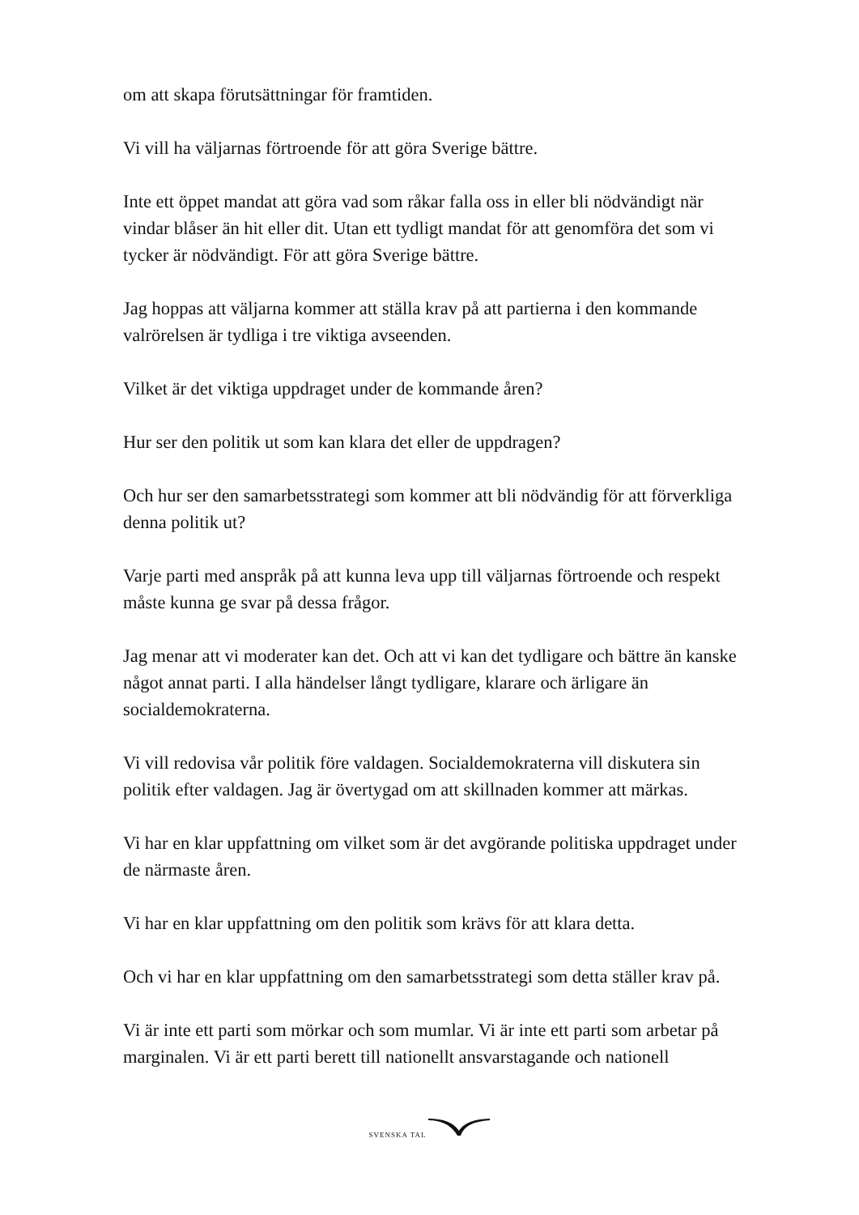om att skapa förutsättningar för framtiden.
Vi vill ha väljarnas förtroende för att göra Sverige bättre.
Inte ett öppet mandat att göra vad som råkar falla oss in eller bli nödvändigt när vindar blåser än hit eller dit. Utan ett tydligt mandat för att genomföra det som vi tycker är nödvändigt. För att göra Sverige bättre.
Jag hoppas att väljarna kommer att ställa krav på att partierna i den kommande valrörelsen är tydliga i tre viktiga avseenden.
Vilket är det viktiga uppdraget under de kommande åren?
Hur ser den politik ut som kan klara det eller de uppdragen?
Och hur ser den samarbetsstrategi som kommer att bli nödvändig för att förverkliga denna politik ut?
Varje parti med anspråk på att kunna leva upp till väljarnas förtroende och respekt måste kunna ge svar på dessa frågor.
Jag menar att vi moderater kan det. Och att vi kan det tydligare och bättre än kanske något annat parti. I alla händelser långt tydligare, klarare och ärligare än socialdemokraterna.
Vi vill redovisa vår politik före valdagen. Socialdemokraterna vill diskutera sin politik efter valdagen. Jag är övertygad om att skillnaden kommer att märkas.
Vi har en klar uppfattning om vilket som är det avgörande politiska uppdraget under de närmaste åren.
Vi har en klar uppfattning om den politik som krävs för att klara detta.
Och vi har en klar uppfattning om den samarbetsstrategi som detta ställer krav på.
Vi är inte ett parti som mörkar och som mumlar. Vi är inte ett parti som arbetar på marginalen. Vi är ett parti berett till nationellt ansvarstagande och nationell
SVENSKA TAL